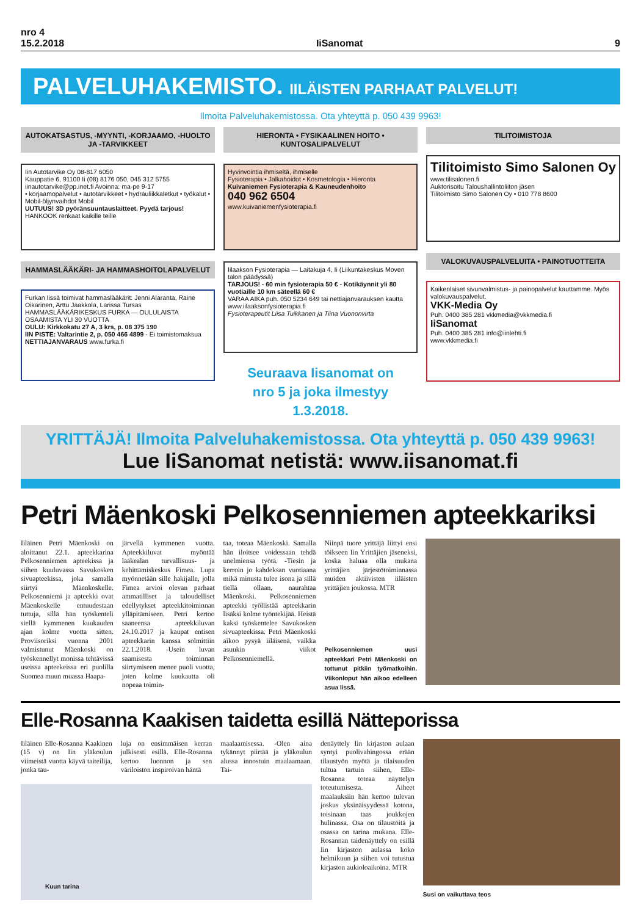nro 4
15.2.2018
IiSanomat
9
PALVELUHAKEMISTO. IILÄISTEN PARHAAT PALVELUT!
Ilmoita Palveluhakemistossa. Ota yhteyttä p. 050 439 9963!
AUTOKATSASTUS, -MYYNTI, -KORJAAMO, -HUOLTO JA -TARVIKKEET
Iin Autotarvike Oy 08-817 6050
Kauppatie 6, 91100 Ii (08) 8176 050, 045 312 5755 iinautotarvike@pp.inet.fi Avoinna: ma-pe 9-17
• korjaamopalvelut • autotarvikkeet • hydrauliikkaletkut • työkalut • Mobil-öljynvaihdot Mobil
UUTUUS! 3D pyöränsuuntauslaitteet. Pyydä tarjous!
HANKOOK renkaat kaikille teille
HAMMASLÄÄKÄRI- JA HAMMASHOITOLAPALVELUT
Furkan Iissä toimivat hammaslääkärit: Jenni Alaranta, Raine Oikarinen, Arttu Jaakkola, Larissa Tursas
HAMMASLÄÄKÄRIKESKUS FURKA — OULULAISTA OSAAMISTA YLI 30 VUOTTA
OULU: Kirkkokatu 27 A, 3 krs, p. 08 375 190
IIN PISTE: Valtarintie 2, p. 050 466 4899 - Ei toimistomaksua
NETTIAJANVARAUS www.furka.fi
HIERONTA • FYSIKAALINEN HOITO • KUNTOSALIPALVELUT
Hyvinvointia ihmiseltä, ihmiselle
Fysioterapia • Jalkahoidot • Kosmetologia • Hieronta
Kuivaniemen Fysioterapia & Kauneudenhoito
040 962 6504
www.kuivaniemenfysioterapia.fi
Iilaakson Fysioterapia — Laitakuja 4, Ii (Liikuntakeskus Moven talon päädyssä)
TARJOUS! - 60 min fysioterapia 50 € - Kotikäynnit yli 80 vuotiaille 10 km säteellä 60 €
VARAA AIKA puh. 050 5234 649 tai nettiajanvarauksen kautta www.iilaaksonfysioterapia.fi
Fysioterapeutit Liisa Tuikkanen ja Tiina Vuononvirta
Seuraava Iisanomat on
nro 5 ja joka ilmestyy 1.3.2018.
TILITOIMISTOJA
Tilitoimisto Simo Salonen Oy
www.tilisalonen.fi
Auktorisoitu Taloushallintoliiton jäsen
Tilitoimisto Simo Salonen Oy • 010 778 8600
VALOKUVAUSPALVELUITA • PAINOTUOTTEITA
Kaikenlaiset sivunvalmistus- ja painopalvelut kauttamme. Myös valokuvauspalvelut.
VKK-Media Oy
Puh. 0400 385 281 vkkmedia@vkkmedia.fi
IiSanomat
Puh. 0400 385 281 info@iinlehti.fi
www.vkkmedia.fi
YRITTÄJÄ! Ilmoita Palveluhakemistossa. Ota yhteyttä p. 050 439 9963!
Lue IiSanomat netistä: www.iisanomat.fi
Petri Mäenkoski Pelkosenniemen apteekkariksi
Iiläinen Petri Mäenkoski on aloittanut 22.1. apteekkarina Pelkosenniemen apteekissa ja siihen kuuluvassa Savukosken sivuapteekissa, joka samalla siirtyi Mäenkoskelle. Pelkosenniemi ja apteekki ovat Mäenkoskelle entuudestaan tuttuja, sillä hän työskenteli siellä kymmenen kuukauden ajan kolme vuotta sitten. Proviisoriksi vuonna 2001 valmistunut Mäenkoski on työskennellyt monissa tehtävissä useissa apteekeissa eri puolilla Suomea muun muassa Haapa-
järvellä kymmenen vuotta. Apteekkiluvat myöntää lääkealan turvallisuus- ja kehittämiskeskus Fimea. Lupa myönnetään sille hakijalle, jolla Fimea arvioi olevan parhaat ammatilliset ja taloudelliset edellytykset apteekkitoiminnan ylläpitämiseen. Petri kertoo saaneensa apteekkiluvan 24.10.2017 ja kaupat entisen apteekkarin kanssa solmittiin 22.1.2018. -Usein luvan saamisesta toiminnan siirtymiseen menee puoli vuotta, joten kolme kuukautta oli nopeaa toimin-
taa, toteaa Mäenkoski. Samalla hän iloitsee voidessaan tehdä unelmiensa työtä. -Tiesin ja kerroin jo kahdeksan vuotiaana mikä minusta tulee isona ja sillä tiellä ollaan, naurahtaa Mäenkoski. Pelkosenniemen apteekki työllistää apteekkarin lisäksi kolme työntekijää. Heistä kaksi työskentelee Savukosken sivuapteekissa. Petri Mäenkoski aikoo pysyä iiläisenä, vaikka asuukin viikot Pelkosenniemellä.
Niinpä tuore yrittäjä liittyi ensi töikseen Iin Yrittäjien jäseneksi, koska haluaa olla mukana yrittäjien järjestötoiminnassa muiden aktiivisten iiläisten yrittäjien joukossa. MTR
Pelkosenniemen uusi apteekkari Petri Mäenkoski on tottunut pitkiin työmatkoihin. Viikonloput hän aikoo edelleen asua Iissä.
Elle-Rosanna Kaakisen taidetta esillä Nätteporissa
Iiläinen Elle-Rosanna Kaakinen (15 v) on Iin yläkoulun viimeistä vuotta käyvä taiteilija, jonka tau-
luja on ensimmäisen kerran julkisesti esillä. Elle-Rosanna kertoo luonnon ja sen väriloiston inspiroivan häntä
maalaamisessa. -Olen aina tykännyt piirtää ja yläkoulun alussa innostuin maalaamaan. Tai-
Kuun tarina
denäyttely Iin kirjaston aulaan syntyi puolivahingossa erään tilaustyön myötä ja tilaisuuden tultua tartuin siihen, Elle-Rosanna toteaa näyttelyn toteutumisesta. Aiheet maalauksiin hän kertoo tulevan joskus yksinäisyydessä kotona, toisinaan taas joukkojen hulinassa. Osa on tilaustöitä ja osassa on tarina mukana. Elle-Rosannan taidenäyttely on esillä Iin kirjaston aulassa koko helmikuun ja siihen voi tutustua kirjaston aukioloaikoina. MTR
Susi on vaikuttava teos